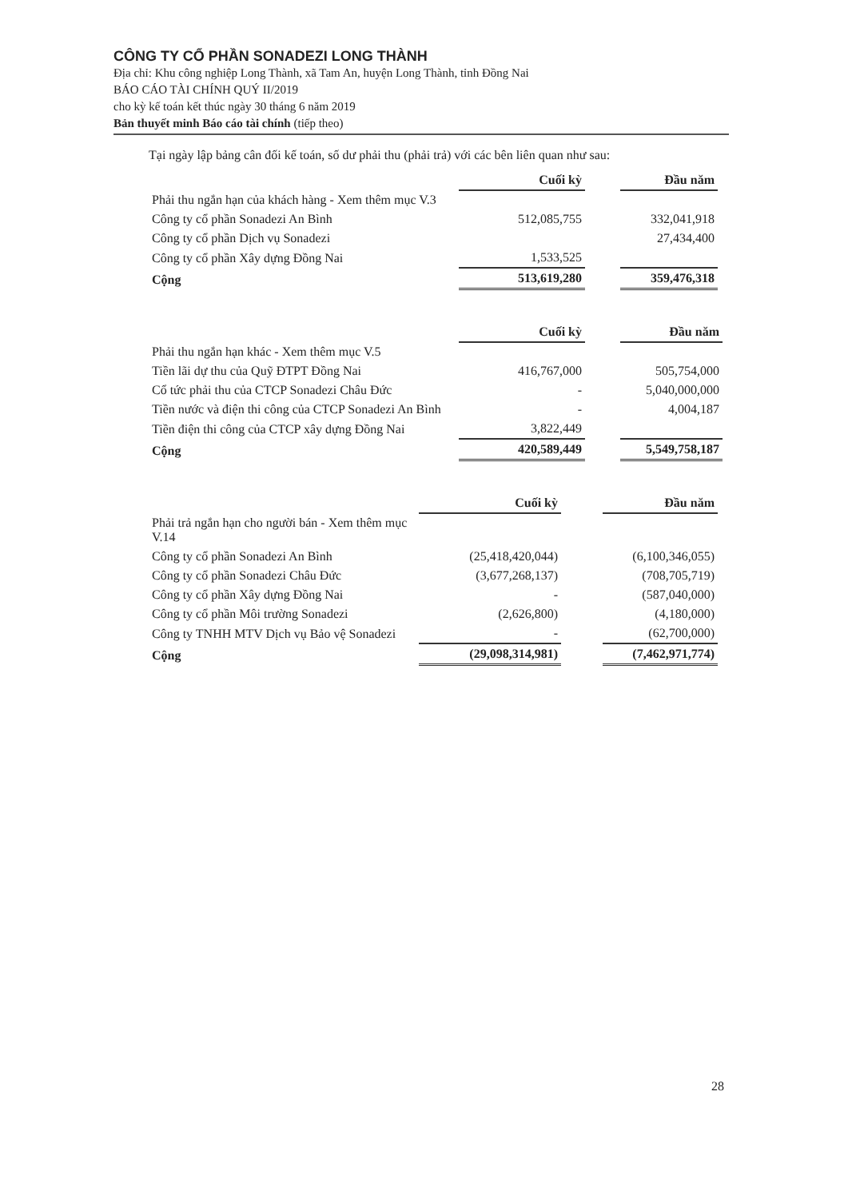CÔNG TY CỔ PHẦN SONADEZI LONG THÀNH
Địa chỉ: Khu công nghiệp Long Thành, xã Tam An, huyện Long Thành, tỉnh Đồng Nai
BÁO CÁO TÀI CHÍNH QUÝ II/2019
cho kỳ kế toán kết thúc ngày 30 tháng 6 năm 2019
Bản thuyết minh Báo cáo tài chính (tiếp theo)
Tại ngày lập bảng cân đối kế toán, số dư phải thu (phải trả) với các bên liên quan như sau:
| | Cuối kỳ | | Đầu năm |
| Phải thu ngắn hạn của khách hàng - Xem thêm mục V.3 | | | |
| Công ty cổ phần Sonadezi An Bình | 512,085,755 | | 332,041,918 |
| Công ty cổ phần Dịch vụ Sonadezi | | | 27,434,400 |
| Công ty cổ phần Xây dựng Đồng Nai | 1,533,525 | | |
| Cộng | 513,619,280 | | 359,476,318 |
| | Cuối kỳ | | Đầu năm |
| Phải thu ngắn hạn khác - Xem thêm mục V.5 | | | |
| Tiền lãi dự thu của Quỹ ĐTPT Đồng Nai | 416,767,000 | | 505,754,000 |
| Cổ tức phải thu của CTCP Sonadezi Châu Đức | - | | 5,040,000,000 |
| Tiền nước và điện thi công của CTCP Sonadezi An Bình | - | | 4,004,187 |
| Tiền điện thi công của CTCP xây dựng Đồng Nai | 3,822,449 | | |
| Cộng | 420,589,449 | | 5,549,758,187 |
| | Cuối kỳ | | Đầu năm |
| Phải trả ngắn hạn cho người bán - Xem thêm mục V.14 | | | |
| Công ty cổ phần Sonadezi An Bình | (25,418,420,044) | | (6,100,346,055) |
| Công ty cổ phần Sonadezi Châu Đức | (3,677,268,137) | | (708,705,719) |
| Công ty cổ phần Xây dựng Đồng Nai | - | | (587,040,000) |
| Công ty cổ phần Môi trường Sonadezi | (2,626,800) | | (4,180,000) |
| Công ty TNHH MTV Dịch vụ Bảo vệ Sonadezi | - | | (62,700,000) |
| Cộng | (29,098,314,981) | | (7,462,971,774) |
28